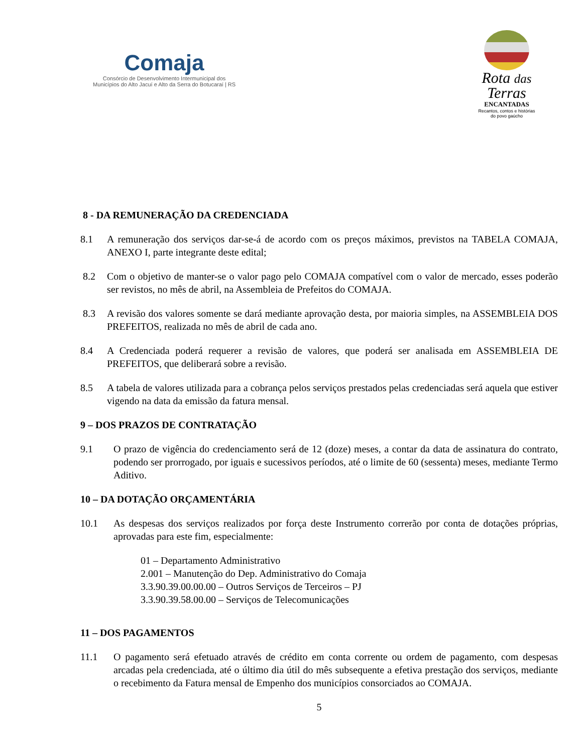Comaja
Consórcio de Desenvolvimento Intermunicipal dos
Municípios do Alto Jacuí e Alto da Serra do Botucaraí | RS
Rota das
Terras
ENCANTADAS
Recantos, contos e histórias
do povo gaúcho
8 - DA REMUNERAÇÃO DA CREDENCIADA
8.1 A remuneração dos serviços dar-se-á de acordo com os preços máximos, previstos na TABELA COMAJA, ANEXO I, parte integrante deste edital;
8.2 Com o objetivo de manter-se o valor pago pelo COMAJA compatível com o valor de mercado, esses poderão ser revistos, no mês de abril, na Assembleia de Prefeitos do COMAJA.
8.3 A revisão dos valores somente se dará mediante aprovação desta, por maioria simples, na ASSEMBLEIA DOS PREFEITOS, realizada no mês de abril de cada ano.
8.4 A Credenciada poderá requerer a revisão de valores, que poderá ser analisada em ASSEMBLEIA DE PREFEITOS, que deliberará sobre a revisão.
8.5 A tabela de valores utilizada para a cobrança pelos serviços prestados pelas credenciadas será aquela que estiver vigendo na data da emissão da fatura mensal.
9 – DOS PRAZOS DE CONTRATAÇÃO
9.1 O prazo de vigência do credenciamento será de 12 (doze) meses, a contar da data de assinatura do contrato, podendo ser prorrogado, por iguais e sucessivos períodos, até o limite de 60 (sessenta) meses, mediante Termo Aditivo.
10 – DA DOTAÇÃO ORÇAMENTÁRIA
10.1 As despesas dos serviços realizados por força deste Instrumento correrão por conta de dotações próprias, aprovadas para este fim, especialmente:
01 – Departamento Administrativo
2.001 – Manutenção do Dep. Administrativo do Comaja
3.3.90.39.00.00.00 – Outros Serviços de Terceiros – PJ
3.3.90.39.58.00.00 – Serviços de Telecomunicações
11 – DOS PAGAMENTOS
11.1 O pagamento será efetuado através de crédito em conta corrente ou ordem de pagamento, com despesas arcadas pela credenciada, até o último dia útil do mês subsequente a efetiva prestação dos serviços, mediante o recebimento da Fatura mensal de Empenho dos municípios consorciados ao COMAJA.
5